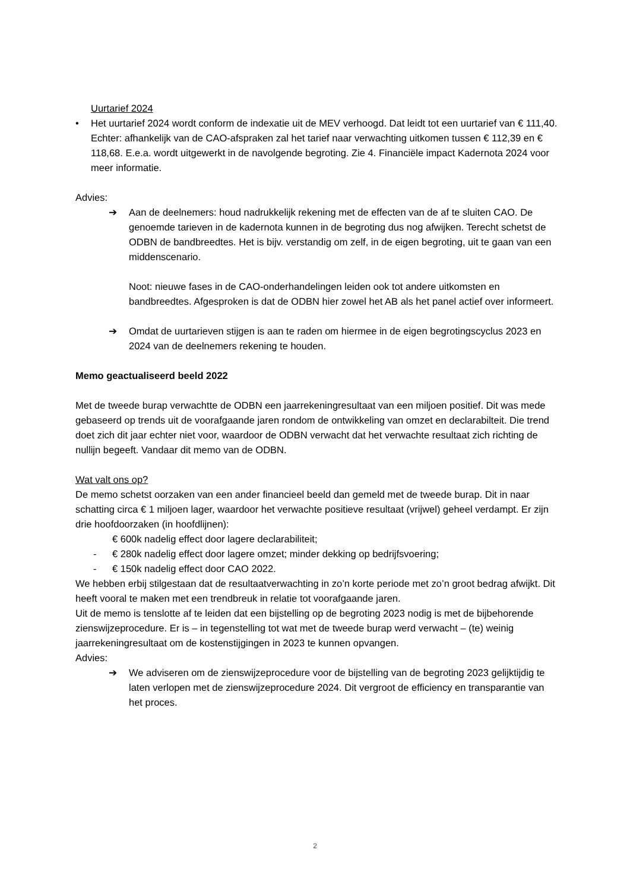Uurtarief 2024
• Het uurtarief 2024 wordt conform de indexatie uit de MEV verhoogd. Dat leidt tot een uurtarief van € 111,40.
Echter: afhankelijk van de CAO-afspraken zal het tarief naar verwachting uitkomen tussen € 112,39 en € 118,68. E.e.a. wordt uitgewerkt in de navolgende begroting. Zie 4. Financiële impact Kadernota 2024 voor meer informatie.
Advies:
➔ Aan de deelnemers: houd nadrukkelijk rekening met de effecten van de af te sluiten CAO. De genoemde tarieven in de kadernota kunnen in de begroting dus nog afwijken. Terecht schetst de ODBN de bandbreedtes. Het is bijv. verstandig om zelf, in de eigen begroting, uit te gaan van een middenscenario.
Noot: nieuwe fases in de CAO-onderhandelingen leiden ook tot andere uitkomsten en bandbreedtes. Afgesproken is dat de ODBN hier zowel het AB als het panel actief over informeert.
➔ Omdat de uurtarieven stijgen is aan te raden om hiermee in de eigen begrotingscyclus 2023 en 2024 van de deelnemers rekening te houden.
Memo geactualiseerd beeld 2022
Met de tweede burap verwachtte de ODBN een jaarrekeningresultaat van een miljoen positief. Dit was mede gebaseerd op trends uit de voorafgaande jaren rondom de ontwikkeling van omzet en declarabilteit. Die trend doet zich dit jaar echter niet voor, waardoor de ODBN verwacht dat het verwachte resultaat zich richting de nullijn begeeft. Vandaar dit memo van de ODBN.
Wat valt ons op?
De memo schetst oorzaken van een ander financieel beeld dan gemeld met de tweede burap. Dit in naar schatting circa € 1 miljoen lager, waardoor het verwachte positieve resultaat (vrijwel) geheel verdampt. Er zijn drie hoofdoorzaken (in hoofdlijnen):
€ 600k nadelig effect door lagere declarabiliteit;
- € 280k nadelig effect door lagere omzet; minder dekking op bedrijfsvoering;
- € 150k nadelig effect door CAO 2022.
We hebben erbij stilgestaan dat de resultaatverwachting in zo’n korte periode met zo’n groot bedrag afwijkt. Dit heeft vooral te maken met een trendbreuk in relatie tot voorafgaande jaren.
Uit de memo is tenslotte af te leiden dat een bijstelling op de begroting 2023 nodig is met de bijbehorende zienswijzeprocedure. Er is – in tegenstelling tot wat met de tweede burap werd verwacht – (te) weinig jaarrekeningresultaat om de kostenstijgingen in 2023 te kunnen opvangen.
Advies:
➔ We adviseren om de zienswijzeprocedure voor de bijstelling van de begroting 2023 gelijktijdig te laten verlopen met de zienswijzeprocedure 2024. Dit vergroot de efficiency en transparantie van het proces.
2